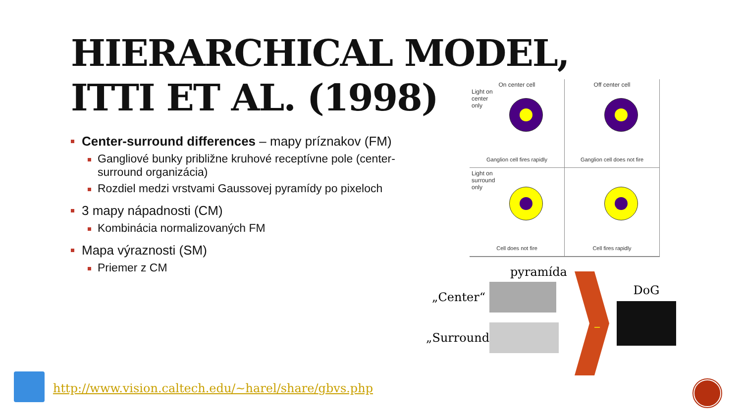HIERARCHICAL MODEL,
ITTI ET AL. (1998)
Center-surround differences – mapy príznakov (FM)
Gangliové bunky približne kruhové receptívne pole (center-surround organizácia)
Rozdiel medzi vrstvami Gaussovej pyramídy po pixeloch
3 mapy nápadnosti (CM)
Kombinácia normalizovaných FM
Mapa výraznosti (SM)
Priemer z CM
On center cell
Light on
center
only
Ganglion cell fires rapidly
Off center cell
Ganglion cell does not fire
Light on
surround
only
Cell does not fire
Cell fires rapidly
pyramída
„Center“
„Surround“
–
DoG
http://www.vision.caltech.edu/~harel/share/gbvs.php